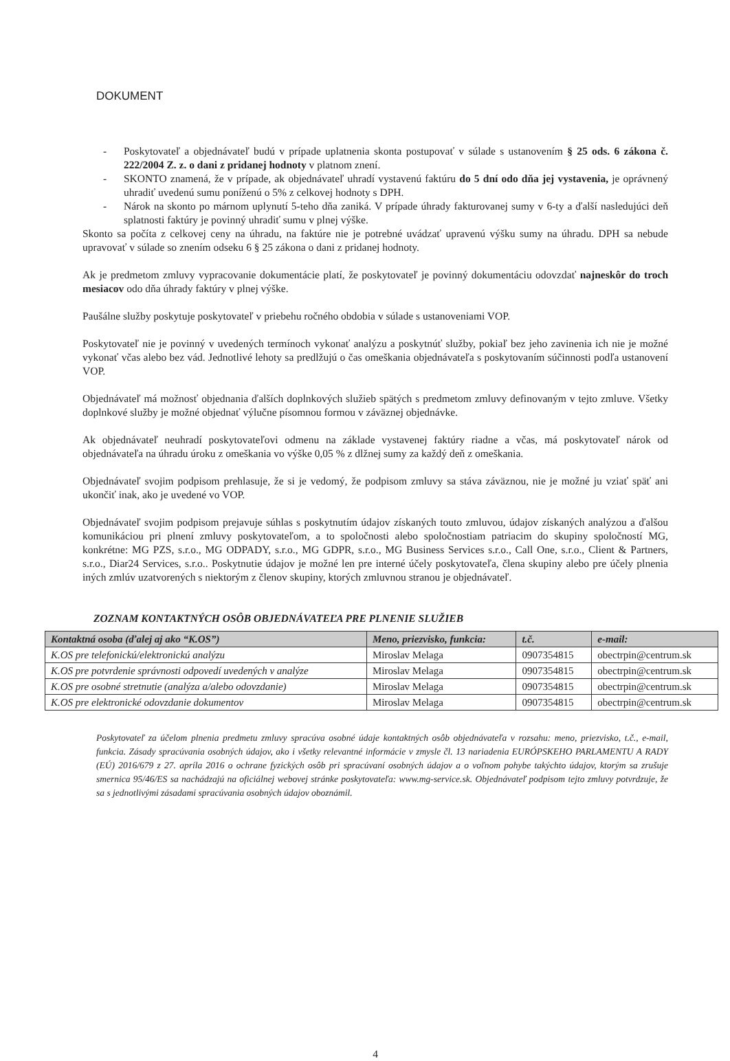DOKUMENT
- Poskytovateľ a objednávateľ budú v prípade uplatnenia skonta postupovať v súlade s ustanovením § 25 ods. 6 zákona č. 222/2004 Z. z. o dani z pridanej hodnoty v platnom znení.
- SKONTO znamená, že v prípade, ak objednávateľ uhradí vystavenú faktúru do 5 dní odo dňa jej vystavenia, je oprávnený uhradiť uvedenú sumu poníženú o 5% z celkovej hodnoty s DPH.
- Nárok na skonto po márnom uplynutí 5-teho dňa zaniká. V prípade úhrady fakturovanej sumy v 6-ty a ďalší nasledujúci deň splatnosti faktúry je povinný uhradiť sumu v plnej výške.
Skonto sa počíta z celkovej ceny na úhradu, na faktúre nie je potrebné uvádzať upravenú výšku sumy na úhradu. DPH sa nebude upravovať v súlade so znením odseku 6 § 25 zákona o dani z pridanej hodnoty.
Ak je predmetom zmluvy vypracovanie dokumentácie platí, že poskytovateľ je povinný dokumentáciu odovzdať najneskôr do troch mesiacov odo dňa úhrady faktúry v plnej výške.
Paušálne služby poskytuje poskytovateľ v priebehu ročného obdobia v súlade s ustanoveniami VOP.
Poskytovateľ nie je povinný v uvedených termínoch vykonať analýzu a poskytnúť služby, pokiaľ bez jeho zavinenia ich nie je možné vykonať včas alebo bez vád. Jednotlivé lehoty sa predlžujú o čas omeškania objednávateľa s poskytovaním súčinnosti podľa ustanovení VOP.
Objednávateľ má možnosť objednania ďalších doplnkových služieb spätých s predmetom zmluvy definovaným v tejto zmluve. Všetky doplnkové služby je možné objednať výlučne písomnou formou v záväznej objednávke.
Ak objednávateľ neuhradí poskytovateľovi odmenu na základe vystavenej faktúry riadne a včas, má poskytovateľ nárok od objednávateľa na úhradu úroku z omeškania vo výške 0,05 % z dlžnej sumy za každý deň z omeškania.
Objednávateľ svojim podpisom prehlasuje, že si je vedomý, že podpisom zmluvy sa stáva záväznou, nie je možné ju vziať späť ani ukončiť inak, ako je uvedené vo VOP.
Objednávateľ svojim podpisom prejavuje súhlas s poskytnutím údajov získaných touto zmluvou, údajov získaných analýzou a ďalšou komunikáciou pri plnení zmluvy poskytovateľom, a to spoločnosti alebo spoločnostiam patriacim do skupiny spoločností MG, konkrétne: MG PZS, s.r.o., MG ODPADY, s.r.o., MG GDPR, s.r.o., MG Business Services s.r.o., Call One, s.r.o., Client & Partners, s.r.o., Diar24 Services, s.r.o.. Poskytnutie údajov je možné len pre interné účely poskytovateľa, člena skupiny alebo pre účely plnenia iných zmlúv uzatvorených s niektorým z členov skupiny, ktorých zmluvnou stranou je objednávateľ.
ZOZNAM KONTAKTNÝCH OSÔB OBJEDNÁVATEĽA PRE PLNENIE SLUŽIEB
| Kontaktná osoba (ďalej aj ako “K.OS”) | Meno, priezvisko, funkcia: | t.č. | e-mail: |
| --- | --- | --- | --- |
| K.OS pre telefonickú/elektronickú analýzu | Miroslav Melaga | 0907354815 | obectrpin@centrum.sk |
| K.OS pre potvrdenie správnosti odpovedí uvedených v analýze | Miroslav Melaga | 0907354815 | obectrpin@centrum.sk |
| K.OS pre osobné stretnutie (analýza a/alebo odovzdanie) | Miroslav Melaga | 0907354815 | obectrpin@centrum.sk |
| K.OS pre elektronické odovzdanie dokumentov | Miroslav Melaga | 0907354815 | obectrpin@centrum.sk |
Poskytovateľ za účelom plnenia predmetu zmluvy spracúva osobné údaje kontaktných osôb objednávateľa v rozsahu: meno, priezvisko, t.č., e-mail, funkcia. Zásady spracúvania osobných údajov, ako i všetky relevantné informácie v zmysle čl. 13 nariadenia EURÓPSKEHO PARLAMENTU A RADY (EÚ) 2016/679 z 27. apríla 2016 o ochrane fyzických osôb pri spracúvaní osobných údajov a o voľnom pohybe takýchto údajov, ktorým sa zrušuje smernica 95/46/ES sa nachádzajú na oficiálnej webovej stránke poskytovateľa: www.mg-service.sk. Objednávateľ podpisom tejto zmluvy potvrdzuje, že sa s jednotlivými zásadami spracúvania osobných údajov oboznámil.
4